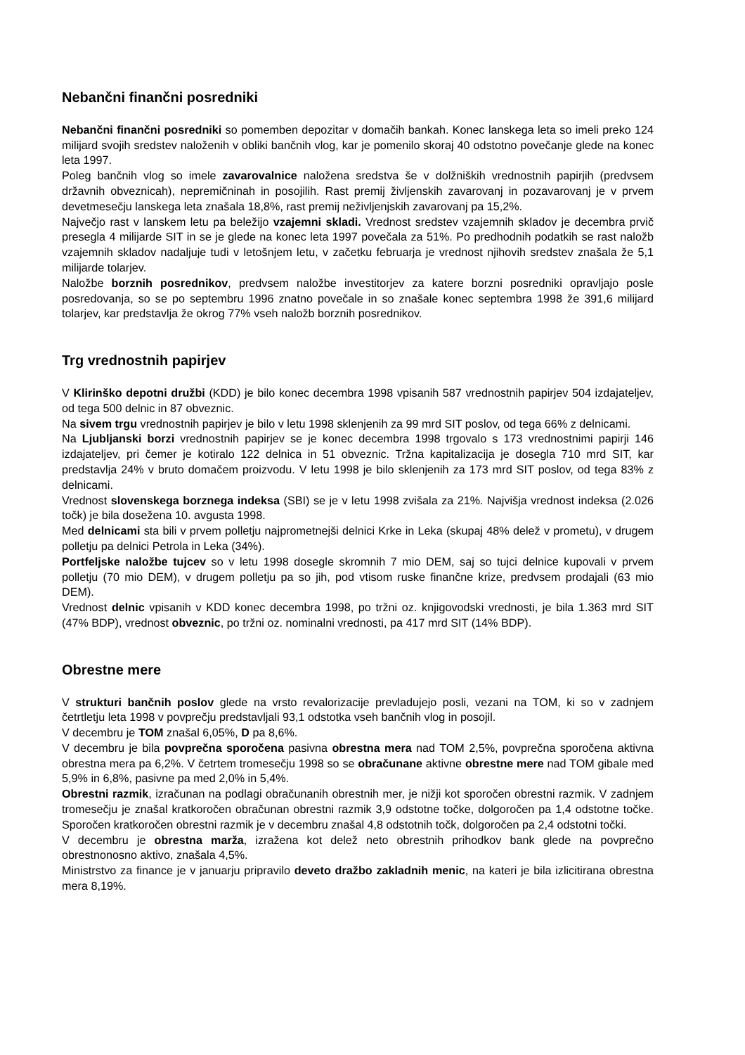Nebančni finančni posredniki
Nebančni finančni posredniki so pomemben depozitar v domačih bankah. Konec lanskega leta so imeli preko 124 milijard svojih sredstev naloženih v obliki bančnih vlog, kar je pomenilo skoraj 40 odstotno povečanje glede na konec leta 1997.
Poleg bančnih vlog so imele zavarovalnice naložena sredstva še v dolžniških vrednostnih papirjih (predvsem državnih obveznicah), nepremičninah in posojilih. Rast premij življenskih zavarovanj in pozavarovanj je v prvem devetmesečju lanskega leta znašala 18,8%, rast premij neživljenjskih zavarovanj pa 15,2%.
Največjo rast v lanskem letu pa beležijo vzajemni skladi. Vrednost sredstev vzajemnih skladov je decembra prvič presegla 4 milijarde SIT in se je glede na konec leta 1997 povečala za 51%. Po predhodnih podatkih se rast naložb vzajemnih skladov nadaljuje tudi v letošnjem letu, v začetku februarja je vrednost njihovih sredstev znašala že 5,1 milijarde tolarjev.
Naložbe borznih posrednikov, predvsem naložbe investitorjev za katere borzni posredniki opravljajo posle posredovanja, so se po septembru 1996 znatno povečale in so znašale konec septembra 1998 že 391,6 milijard tolarjev, kar predstavlja že okrog 77% vseh naložb borznih posrednikov.
Trg vrednostnih papirjev
V Klirinško depotni družbi (KDD) je bilo konec decembra 1998 vpisanih 587 vrednostnih papirjev 504 izdajateljev, od tega 500 delnic in 87 obveznic.
Na sivem trgu vrednostnih papirjev je bilo v letu 1998 sklenjenih za 99 mrd SIT poslov, od tega 66% z delnicami.
Na Ljubljanski borzi vrednostnih papirjev se je konec decembra 1998 trgovalo s 173 vrednostnimi papirji 146 izdajateljev, pri čemer je kotiralo 122 delnica in 51 obveznic. Tržna kapitalizacija je dosegla 710 mrd SIT, kar predstavlja 24% v bruto domačem proizvodu. V letu 1998 je bilo sklenjenih za 173 mrd SIT poslov, od tega 83% z delnicami.
Vrednost slovenskega borznega indeksa (SBI) se je v letu 1998 zvišala za 21%. Najvišja vrednost indeksa (2.026 točk) je bila dosežena 10. avgusta 1998.
Med delnicami sta bili v prvem polletju najprometnejši delnici Krke in Leka (skupaj 48% delež v prometu), v drugem polletju pa delnici Petrola in Leka (34%).
Portfeljske naložbe tujcev so v letu 1998 dosegle skromnih 7 mio DEM, saj so tujci delnice kupovali v prvem polletju (70 mio DEM), v drugem polletju pa so jih, pod vtisom ruske finančne krize, predvsem prodajali (63 mio DEM).
Vrednost delnic vpisanih v KDD konec decembra 1998, po tržni oz. knjigovodski vrednosti, je bila 1.363 mrd SIT (47% BDP), vrednost obveznic, po tržni oz. nominalni vrednosti, pa 417 mrd SIT (14% BDP).
Obrestne mere
V strukturi bančnih poslov glede na vrsto revalorizacije prevladujejo posli, vezani na TOM, ki so v zadnjem četrtletju leta 1998 v povprečju predstavljali 93,1 odstotka vseh bančnih vlog in posojil.
V decembru je TOM znašal 6,05%, D pa 8,6%.
V decembru je bila povprečna sporočena pasivna obrestna mera nad TOM 2,5%, povprečna sporočena aktivna obrestna mera pa 6,2%. V četrtem tromesečju 1998 so se obračunane aktivne obrestne mere nad TOM gibale med 5,9% in 6,8%, pasivne pa med 2,0% in 5,4%.
Obrestni razmik, izračunan na podlagi obračunanih obrestnih mer, je nižji kot sporočen obrestni razmik. V zadnjem tromesečju je znašal kratkoročen obračunan obrestni razmik 3,9 odstotne točke, dolgoročen pa 1,4 odstotne točke. Sporočen kratkoročen obrestni razmik je v decembru znašal 4,8 odstotnih točk, dolgoročen pa 2,4 odstotni točki.
V decembru je obrestna marža, izražena kot delež neto obrestnih prihodkov bank glede na povprečno obrestnonosno aktivo, znašala 4,5%.
Ministrstvo za finance je v januarju pripravilo deveto dražbo zakladnih menic, na kateri je bila izlicitirana obrestna mera 8,19%.